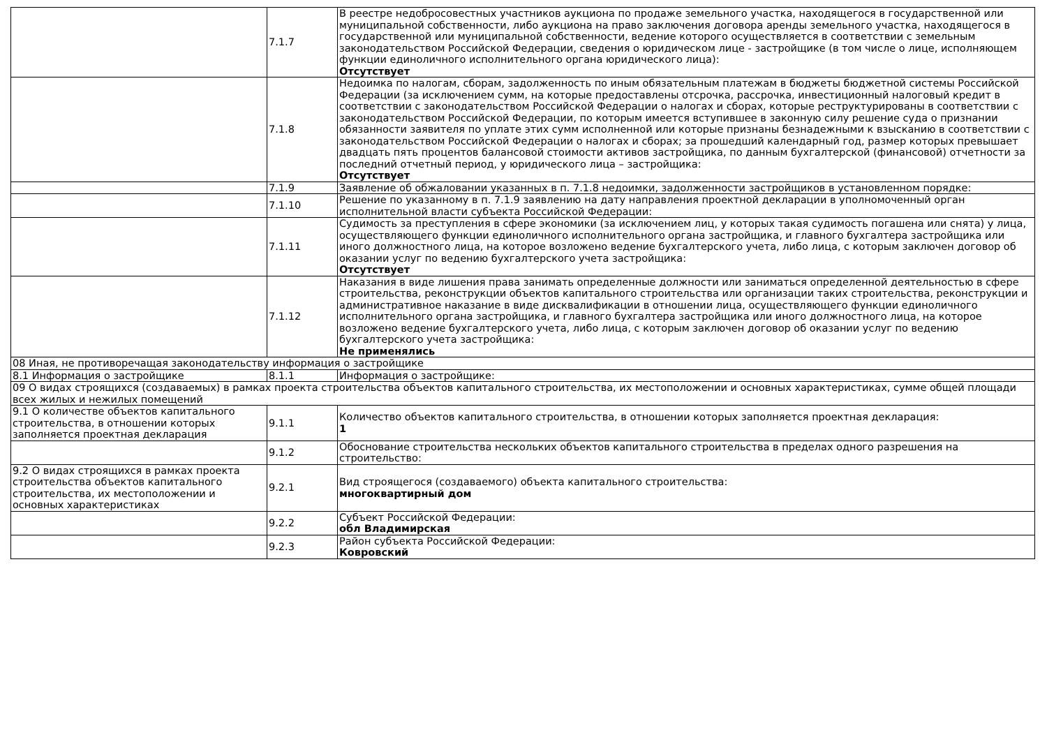| | 7.1.7 | В реестре недобросовестных участников аукциона по продаже земельного участка, находящегося в государственной или муниципальной собственности, либо аукциона на право заключения договора аренды земельного участка, находящегося в государственной или муниципальной собственности, ведение которого осуществляется в соответствии с земельным законодательством Российской Федерации, сведения о юридическом лице - застройщике (в том числе о лице, исполняющем функции единоличного исполнительного органа юридического лица): Отсутствует |
| | 7.1.8 | Недоимка по налогам, сборам, задолженность по иным обязательным платежам в бюджеты бюджетной системы Российской Федерации (за исключением сумм, на которые предоставлены отсрочка, рассрочка, инвестиционный налоговый кредит в соответствии с законодательством Российской Федерации о налогах и сборах, которые реструктурированы в соответствии с законодательством Российской Федерации, по которым имеется вступившее в законную силу решение суда о признании обязанности заявителя по уплате этих сумм исполненной или которые признаны безнадежными к взысканию в соответствии с законодательством Российской Федерации о налогах и сборах; за прошедший календарный год, размер которых превышает двадцать пять процентов балансовой стоимости активов застройщика, по данным бухгалтерской (финансовой) отчетности за последний отчетный период, у юридического лица – застройщика: Отсутствует |
| | 7.1.9 | Заявление об обжаловании указанных в п. 7.1.8 недоимки, задолженности застройщиков в установленном порядке: |
| | 7.1.10 | Решение по указанному в п. 7.1.9 заявлению на дату направления проектной декларации в уполномоченный орган исполнительной власти субъекта Российской Федерации: |
| | 7.1.11 | Судимость за преступления в сфере экономики (за исключением лиц, у которых такая судимость погашена или снята) у лица, осуществляющего функции единоличного исполнительного органа застройщика, и главного бухгалтера застройщика или иного должностного лица, на которое возложено ведение бухгалтерского учета, либо лица, с которым заключен договор об оказании услуг по ведению бухгалтерского учета застройщика: Отсутствует |
| | 7.1.12 | Наказания в виде лишения права занимать определенные должности или заниматься определенной деятельностью в сфере строительства, реконструкции объектов капитального строительства или организации таких строительства, реконструкции и административное наказание в виде дисквалификации в отношении лица, осуществляющего функции единоличного исполнительного органа застройщика, и главного бухгалтера застройщика или иного должностного лица, на которое возложено ведение бухгалтерского учета, либо лица, с которым заключен договор об оказании услуг по ведению бухгалтерского учета застройщика: Не применялись |
| 08 Иная, не противоречащая законодательству информация о застройщике | | |
| 8.1 Информация о застройщике | 8.1.1 | Информация о застройщике: |
| 09 О видах строящихся (создаваемых) в рамках проекта строительства объектов капитального строительства, их местоположении и основных характеристиках, сумме общей площади всех жилых и нежилых помещений | | |
| 9.1 О количестве объектов капитального строительства, в отношении которых заполняется проектная декларация | 9.1.1 | Количество объектов капитального строительства, в отношении которых заполняется проектная декларация: 1 |
| | 9.1.2 | Обоснование строительства нескольких объектов капитального строительства в пределах одного разрешения на строительство: |
| 9.2 О видах строящихся в рамках проекта строительства объектов капитального строительства, их местоположении и основных характеристиках | 9.2.1 | Вид строящегося (создаваемого) объекта капитального строительства: многоквартирный дом |
| | 9.2.2 | Субъект Российской Федерации: обл Владимирская |
| | 9.2.3 | Район субъекта Российской Федерации: Ковровский |